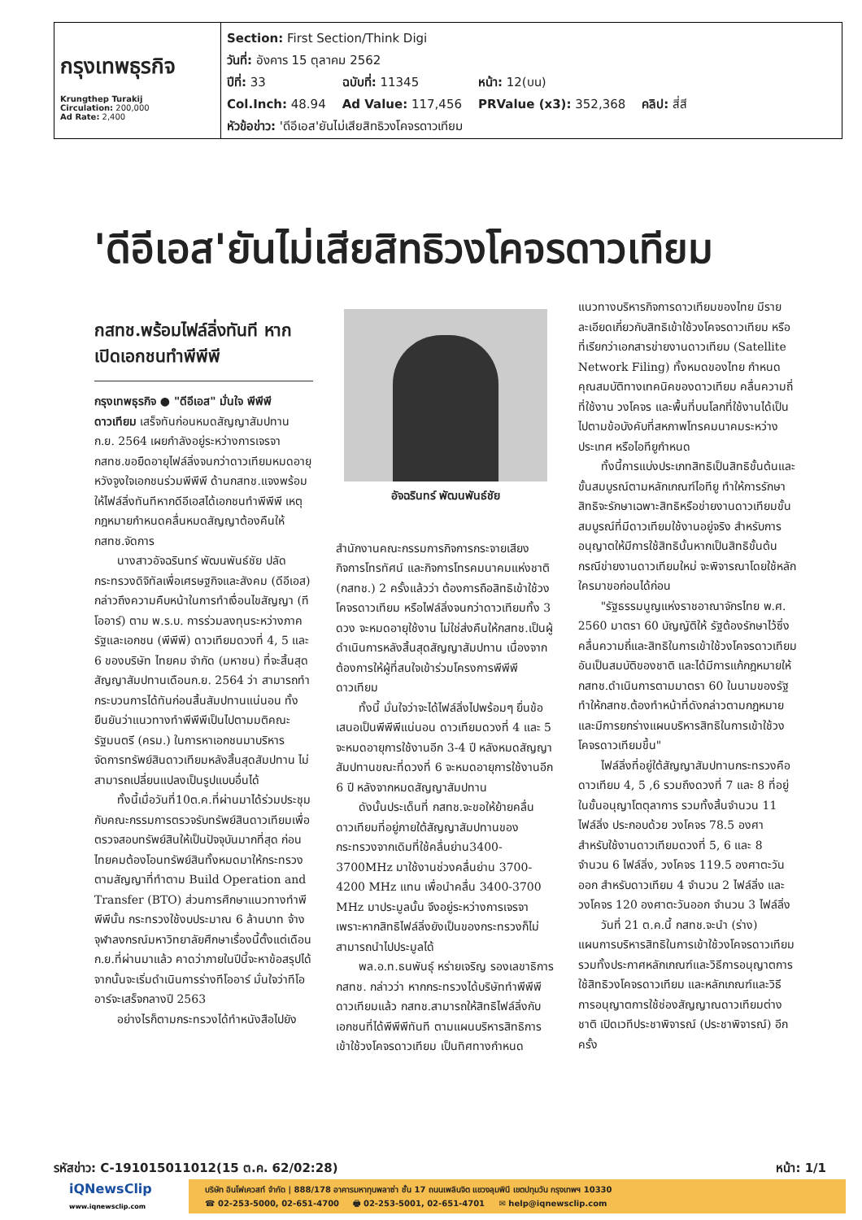กรุงเทพธุรกิจ
Krungthep Turakij
Circulation: 200,000
Ad Rate: 2,400
Section: First Section/Think Digi
วันที่: อังคาร 15 ตุลาคม 2562
| ปีที่: 33 | ฉบับที่: 11345 | หน้า: 12(บน) | |
| Col.Inch: 48.94 | Ad Value: 117,456 | PRValue (x3): 352,368 | คลิป: สี่สี |
หัวข้อข่าว: 'ดีอีเอส'ยันไม่เสียสิทธิวงโคจรดาวเทียม
'ดีอีเอส'ยันไม่เสียสิทธิวงโคจรดาวเทียม
กสทช.พร้อมไฟล์ลิ่งทันที หากเปิดเอกชนทำพีพีพี
กรุงเทพธุรกิจ ● "ดีอีเอส" มั่นใจ พีพีพีดาวเทียม เสร็จทันก่อนหมดสัญญาสัมปทาน ก.ย. 2564 เผยกำลังอยู่ระหว่างการเจรจา กสทช.ขอยืดอายุไฟล์ลิ่งจนกว่าดาวเทียมหมดอายุ หวังจูงใจเอกชนร่วมพีพีพี ด้านกสทช.แจงพร้อมให้ไฟล์ลิ่งทันทีหากดีอีเอสได้เอกชนทำพีพีพี เหตุกฎหมายกำหนดคลื่นหมดสัญญาต้องคืนให้กสทช.จัดการ
นางสาวอัจฉรินทร์ พัฒนพันธ์ชัย ปลัดกระทรวงดิจิทัลเพื่อเศรษฐกิจและสังคม (ดีอีเอส) กล่าวถึงความคืบหน้าในการทำเงื่อนไขสัญญา (ทีโออาร์) ตาม พ.ร.บ. การร่วมลงทุนระหว่างภาครัฐและเอกชน (พีพีพี) ดาวเทียมดวงที่ 4, 5 และ 6 ของบริษัท ไทยคม จำกัด (มหาชน) ที่จะสิ้นสุดสัญญาสัมปทานเดือนก.ย. 2564 ว่า สามารถทำกระบวนการได้ทันก่อนสิ้นสัมปทานแน่นอน ทั้งยืนยันว่าแนวทางทำพีพีพีเป็นไปตามมติคณะรัฐมนตรี (ครม.) ในการหาเอกชนมาบริหารจัดการทรัพย์สินดาวเทียมหลังสิ้นสุดสัมปทาน ไม่สามารถเปลี่ยนแปลงเป็นรูปแบบอื่นได้
ทั้งนี้เมื่อวันที่10ต.ค.ที่ผ่านมาได้ร่วมประชุมกับคณะกรรมการตรวจรับทรัพย์สินดาวเทียมเพื่อตรวจสอบทรัพย์สินให้เป็นปัจจุบันมากที่สุด ก่อนไทยคมต้องโอนทรัพย์สินทั้งหมดมาให้กระทรวงตามสัญญาที่ทำตาม Build Operation and Transfer (BTO) ส่วนการศึกษาแนวทางทำพีพีพีนั้น กระทรวงใช้งบประมาณ 6 ล้านบาท จ้างจุฬาลงกรณ์มหาวิทยาลัยศึกษาเรื่องนี้ตั้งแต่เดือน ก.ย.ที่ผ่านมาแล้ว คาดว่าภายในปีนี้จะหาข้อสรุปได้ จากนั้นจะเริ่มดำเนินการร่างทีโออาร์ มั่นใจว่าทีโออาร์จะเสร็จกลางปี 2563
อย่างไรก็ตามกระทรวงได้ทำหนังสือไปยัง
อัจฉรินทร์ พัฒนพันธ์ชัย
สำนักงานคณะกรรมการกิจการกระจายเสียง กิจการโทรทัศน์ และกิจการโทรคมนาคมแห่งชาติ (กสทช.) 2 ครั้งแล้วว่า ต้องการถือสิทธิเข้าใช้วงโคจรดาวเทียม หรือไฟล์ลิ่งจนกว่าดาวเทียมทั้ง 3 ดวง จะหมดอายุใช้งาน ไม่ใช่ส่งคืนให้กสทช.เป็นผู้ดำเนินการหลังสิ้นสุดสัญญาสัมปทาน เนื่องจากต้องการให้ผู้ที่สนใจเข้าร่วมโครงการพีพีพีดาวเทียม
ทั้งนี้ มั่นใจว่าจะได้ไฟล์ลิ่งไปพร้อมๆ ยื่นข้อเสนอเป็นพีพีพีแน่นอน ดาวเทียมดวงที่ 4 และ 5 จะหมดอายุการใช้งานอีก 3-4 ปี หลังหมดสัญญาสัมปทานขณะที่ดวงที่ 6 จะหมดอายุการใช้งานอีก 6 ปี หลังจากหมดสัญญาสัมปทาน
ดังนั้นประเด็นที่ กสทช.จะขอให้ย้ายคลื่นดาวเทียมที่อยู่ภายใต้สัญญาสัมปทานของกระทรวงจากเดิมที่ใช้คลื่นย่าน3400-3700MHz มาใช้งานช่วงคลื่นย่าน 3700-4200 MHz แทน เพื่อนำคลื่น 3400-3700 MHz มาประมูลนั้น จึงอยู่ระหว่างการเจรจา เพราะหากสิทธิไฟล์ลิ่งยังเป็นของกระทรวงก็ไม่สามารถนำไปประมูลได้
พล.อ.ท.ธนพันธุ์ หร่ายเจริญ รองเลขาธิการ กสทช. กล่าวว่า หากกระทรวงได้บริษัททำพีพีพีดาวเทียมแล้ว กสทช.สามารถให้สิทธิไฟล์ลิ่งกับเอกชนที่ได้พีพีพีทันที ตามแผนบริหารสิทธิการเข้าใช้วงโคจรดาวเทียม เป็นทิศทางกำหนด
แนวทางบริหารกิจการดาวเทียมของไทย มีรายละเอียดเกี่ยวกับสิทธิเข้าใช้วงโคจรดาวเทียม หรือที่เรียกว่าเอกสารข่ายงานดาวเทียม (Satellite Network Filing) ทั้งหมดของไทย กำหนดคุณสมบัติทางเทคนิคของดาวเทียม คลื่นความถี่ที่ใช้งาน วงโคจร และพื้นที่บนโลกที่ใช้งานได้เป็นไปตามข้อบังคับที่สหภาพโทรคมนาคมระหว่างประเทศ หรือไอทียูกำหนด
ทั้งนี้การแบ่งประเภทสิทธิเป็นสิทธิขั้นต้นและขั้นสมบูรณ์ตามหลักเกณฑ์ไอทียู ทำให้การรักษาสิทธิจะรักษาเฉพาะสิทธิหรือข่ายงานดาวเทียมขั้นสมบูรณ์ที่มีดาวเทียมใช้งานอยู่จริง สำหรับการอนุญาตให้มีการใช้สิทธินั้นหากเป็นสิทธิขั้นต้นกรณีข่ายงานดาวเทียมใหม่ จะพิจารณาโดยใช้หลักใครมาขอก่อนได้ก่อน
"รัฐธรรมนูญแห่งราชอาณาจักรไทย พ.ศ. 2560 มาตรา 60 บัญญัติให้ รัฐต้องรักษาไว้ซึ่งคลื่นความถี่และสิทธิในการเข้าใช้วงโคจรดาวเทียมอันเป็นสมบัติของชาติ และได้มีการแก้กฎหมายให้ กสทช.ดำเนินการตามมาตรา 60 ในนามของรัฐ ทำให้กสทช.ต้องทำหน้าที่ดังกล่าวตามกฎหมาย และมีการยกร่างแผนบริหารสิทธิในการเข้าใช้วงโคจรดาวเทียมขึ้น"
ไฟล์ลิ่งที่อยู่ใต้สัญญาสัมปทานกระทรวงคือดาวเทียม 4, 5 ,6 รวมถึงดวงที่ 7 และ 8 ที่อยู่ในขั้นอนุญาโตตุลาการ รวมทั้งสิ้นจำนวน 11 ไฟล์ลิ่ง ประกอบด้วย วงโคจร 78.5 องศา สำหรับใช้งานดาวเทียมดวงที่ 5, 6 และ 8 จำนวน 6 ไฟล์ลิ่ง, วงโคจร 119.5 องศาตะวันออก สำหรับดาวเทียม 4 จำนวน 2 ไฟล์ลิ่ง และวงโคจร 120 องศาตะวันออก จำนวน 3 ไฟล์ลิ่ง
วันที่ 21 ต.ค.นี้ กสทช.จะนำ (ร่าง) แผนการบริหารสิทธิในการเข้าใช้วงโคจรดาวเทียม รวมทั้งประกาศหลักเกณฑ์และวิธีการอนุญาตการใช้สิทธิวงโคจรดาวเทียม และหลักเกณฑ์และวิธีการอนุญาตการใช้ช่องสัญญาณดาวเทียมต่างชาติ เปิดเวทีประชาพิจารณ์ (ประชาพิจารณ์) อีกครั้ง
รหัสข่าว: C-191015011012(15 ต.ค. 62/02:28) หน้า: 1/1
iQNewsClip
www.iqnewsclip.com
บริษัท อินโฟเควสท์ จำกัด | 888/178 อาคารมหาทุนพลาซ่า ชั้น 17 ถนนเพลินจิต แขวงลุมพินี เขตปทุมวัน กรุงเทพฯ 10330
☎ 02-253-5000, 02-651-4700 🖶 02-253-5001, 02-651-4701 ✉ help@iqnewsclip.com